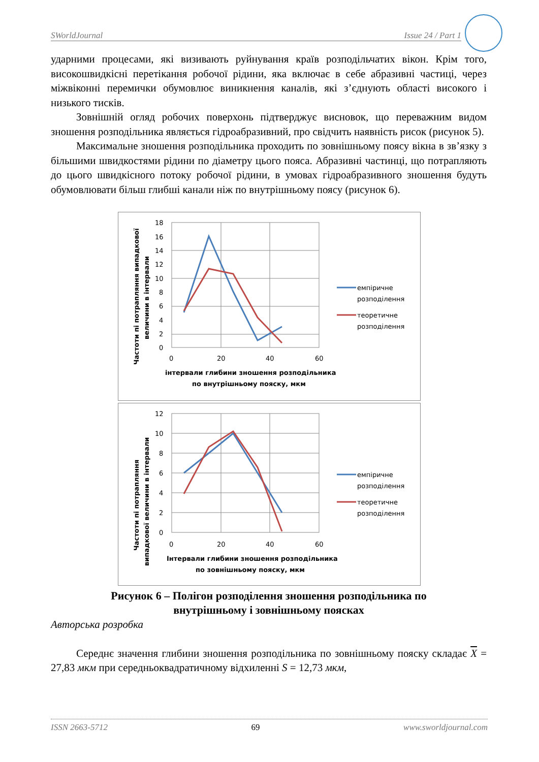SWorldJournal Issue 24 / Part 1
ударними процесами, які визивають руйнування країв розподільчатих вікон. Крім того, високошвидкісні перетікання робочої рідини, яка включає в себе абразивні частиці, через міжвіконні перемички обумовлює виникнення каналів, які з’єднують області високого і низького тисків.
Зовнішній огляд робочих поверхонь підтверджує висновок, що переважним видом зношення розподільника являється гідроабразивний, про свідчить наявність рисок (рисунок 5).
Максимальне зношення розподільника проходить по зовнішньому поясу вікна в зв’язку з більшими швидкостями рідини по діаметру цього пояса. Абразивні частинці, що потрапляють до цього швидкісного потоку робочої рідини, в умовах гідроабразивного зношення будуть обумовлювати більш глибші канали ніж по внутрішньому поясу (рисунок 6).
Частоти пі потрапляння випадкової
величини в інтервали
18
16
14
12
10
8
6
4
2
0
0
20
40
60
інтервали глибини зношення розподільника
по внутрішньому пояску, мкм
емпіричне
розподілення
теоретичне
розподілення
Частоти пі потрапляння
випадкової величини в інтервали
12
10
8
6
4
2
0
0
20
40
60
Інтервали глибини зношення розподільника
по зовнішньому пояску, мкм
емпіричне
розподілення
теоретичне
розподілення
Рисунок 6 – Полігон розподілення зношення розподільника по
внутрішньому і зовнішньому поясках
Авторська розробка
Середнє значення глибини зношення розподільника по зовнішньому пояску складає X = 27,83 мкм при середньоквадратичному відхиленні S = 12,73 мкм,
ISSN 2663-5712 69 www.sworldjournal.com